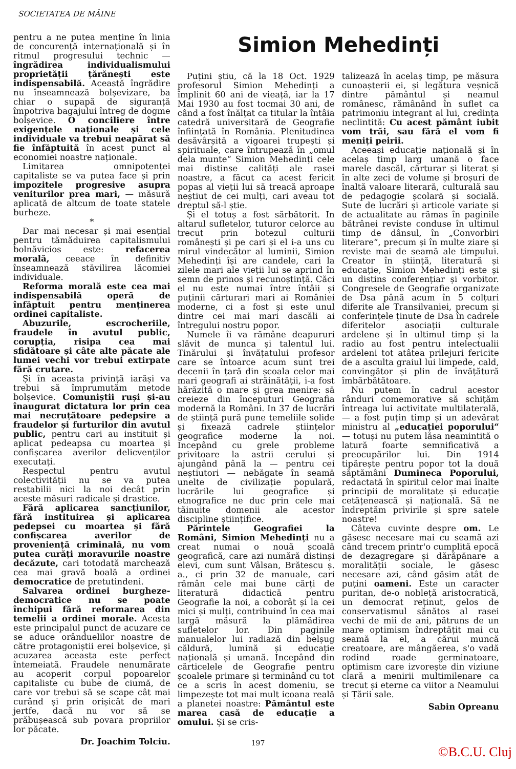SOCIETATEA DE MÂINE
pentru a ne putea menține în linia de concurență internațională și în ritmul progresului technic — îngrădirea individualismului proprietății țărănești este indispensabilă. Această îngrădire nu înseamnează bolșevizare, ba chiar o supapă de siguranță împotriva bagajului întreg de dogme bolșevice. O conciliere între exigențele naționale și cele individuale va trebui neapărat să fie înfăptuită în acest punct al economiei noastre naționale.
Limitarea omnipotenței capitaliste se va putea face și prin impozitele progresive asupra veniturilor prea mari, — măsură aplicată de altcum de toate statele burheze.
*
Dar mai necesar și mai esențial pentru tămăduirea capitalismului bolnăvicios este: refacerea morală, ceeace în definitiv înseamnează stăvilirea lăcomiei individuale.
Reforma morală este cea mai indispensabilă operă de înfăptuit pentru menținerea ordinei capitaliste.
Abuzurile, escrocheriile, fraudele în avutul public, corupția, risipa cea mai sfidătoare și câte alte păcate ale lumei vechi vor trebui extirpate fără crutare.
Și în aceasta privință iarăși va trebui să împrumutăm metode bolșevice. Comuniștii ruși și-au înaugurat dictatura lor prin cea mai necruțătoare pedepsire a fraudelor și furturilor din avutul public, pentru cari au instituit și aplicat pedeapsa cu moartea și confișcarea averilor delicvenților executați.
Respectul pentru avutul colectivității nu se va putea restabilii nici la noi decât prin aceste măsuri radicale și drastice.
Fără aplicarea sancțiunilor, fără instituirea și aplicarea pedepsei cu moartea și fără confișcarea averilor de proveniență criminală, nu vom putea curăți moravurile noastre decăzute, cari totodată marchează cea mai gravă boală a ordinei democratice de pretutindeni.
Salvarea ordinei burgheze-democratice nu se poate închipui fără reformarea din temelii a ordinei morale. Acesta este principalul punct de acuzare ce se aduce orânduelilor noastre de către protagoniștii erei bolșevice, și acuzarea aceasta este perfect întemeiată. Fraudele nenumărate au acoperit corpul popoarelor capitaliste cu bube de ciumă, de care vor trebui să se scape cât mai curând și prin orișicât de mari jertfe, dacă nu vor să se prăbușească sub povara propriilor lor păcate.
Dr. Joachim Tolciu.
Simion Mehedinți
Puțini știu, că la 18 Oct. 1929 profesorul Simion Mehedinți a împlinit 60 ani de vieață, iar la 17 Mai 1930 au fost tocmai 30 ani, de când a fost înălțat ca titular la întâia catedră universitară de Geografie înființată în România. Plenitudinea desăvârșită a vigoarei trupești și spirituale, care întrupează în „omul dela munte“ Simion Mehedinți cele mai distinse calități ale rasei noastre, a făcut ca acest fericit popas al vieții lui să treacă aproape neștiut de cei mulți, cari aveau tot dreptul să-l știe.
Și el totuș a fost sărbătorit. In altarul sufletelor, tuturor celorce au trecut prin botezul culturii românești și pe cari și el i-a uns cu mirul vindecător al luminii, Simion Mehedinți își are candele, cari la zilele mari ale vieții lui se aprind în semn de prinos și recunoștință. Căci el nu este numai între întâii și puținii cărturari mari ai României moderne, ci a fost și este unul dintre cei mai mari dascăli ai întregului nostru popor.
Numele îi va rămâne deapururi slăvit de munca și talentul lui. Tinărului și învățatului profesor care se întoarce acum sunt trei decenii în țară din școala celor mai mari geografi ai străinătății, i-a fost hărăzită o mare și grea menire: să creieze din începuturi Geografia modernă la Români. In 37 de lucrări de știință pură pune temeliile solide și fixează cadrele științelor geografice moderne la noi. Incepând cu grele probleme privitoare la astrii cerului și ajungând până la — pentru cei neștiutori — nebăgate în seamă unelte de civilizație populară, lucrările lui geografice și etnografice ne duc prin cele mai tăinuite domenii ale acestor discipline științifice.
Părintele Geografiei la Români, Simion Mehedinți nu a creat numai o nouă școală geografică, care azi numără distinși elevi, cum sunt Vâlsan, Brătescu ș. a., ci prin 32 de manuale, cari rămân cele mai bune cărți de literatură didactică pentru Geografie la noi, a coborât și la cei mici și mulți, contribuind în cea mai largă măsură la plămădirea sufletelor lor. Din paginile manualelor lui radiază din belșug căldură, lumină și educație națională și umană. Incepând din cărticelele de Geografie pentru școalele primare și terminând cu tot ce a scris în acest domeniu, se limpezește tot mai mult icoana reală a planetei noastre: Pământul este marea casă de educație a omului. Și se cris-
talizează în acelaș timp, pe măsura cunoașterii ei, și legătura veșnică dintre pământul și neamul românesc, rămânând în suflet ca patrimoniu integrant al lui, credința neclintită: Cu acest pământ iubit vom trăi, sau fără el vom fi meniți peirii.
Aceeași educație națională și în acelaș timp larg umană o face marele dascăl, cărturar și literat și în alte zeci de volume și broșuri de înaltă valoare literară, culturală sau de pedagogie școlară și socială. Sute de lucrări și articole variate și de actualitate au rămas în paginile bătrânei reviste conduse în ultimul timp de dânsul, în „Convorbiri literare“, precum și în multe ziare și reviste mai de seamă ale timpului. Creator în știință, literatură și educație, Simion Mehedinți este și un distins conferențiar și vorbitor. Congresele de Geografie organizate de Dsa până acum în 5 colțuri diferite ale Transilvaniei, precum și conferințele ținute de Dsa în cadrele diferitelor asociații culturale ardelene și în ultimul timp și la radio au fost pentru intelectualii ardeleni tot atâtea prilejuri fericite de a asculta graiul lui limpede, cald, convingător și plin de învățătură îmbărbătătoare.
Nu putem în cadrul acestor rânduri comemorative să schițăm întreaga lui activitate multilaterală, — a fost puțin timp și un adevărat ministru al „educației poporului“ — totuși nu putem lăsa neamintită o latură foarte semnificativă a preocupărilor lui. Din 1914 tipărește pentru popor tot la două săptămâni Dumineca Poporului, redactată în spiritul celor mai înalte principii de moralitate și educație cetățenească și națională. Să ne îndreptăm privirile și spre satele noastre!
Câteva cuvinte despre om. Le găsesc necesare mai cu seamă azi când trecem printr'o cumplită epocă de dezagregare și dărăpănare a moralității sociale, le găsesc necesare azi, când găsim atât de puțini oameni. Este un caracter puritan, de-o nobleță aristocratică, un democrat reținut, gelos de conservatismul sănătos al rasei vechi de mii de ani, pătruns de un mare optimism îndreptățit mai cu seamă la el, a cărui muncă creatoare, are mângăerea, s'o vadă rodind roade germinatoare, optimism care izvorește din viziune clară a menirii multimilenare ca trecut și eterne ca viitor a Neamului și Țării sale.
Sabin Opreanu
197
©B.C.U. Cluj